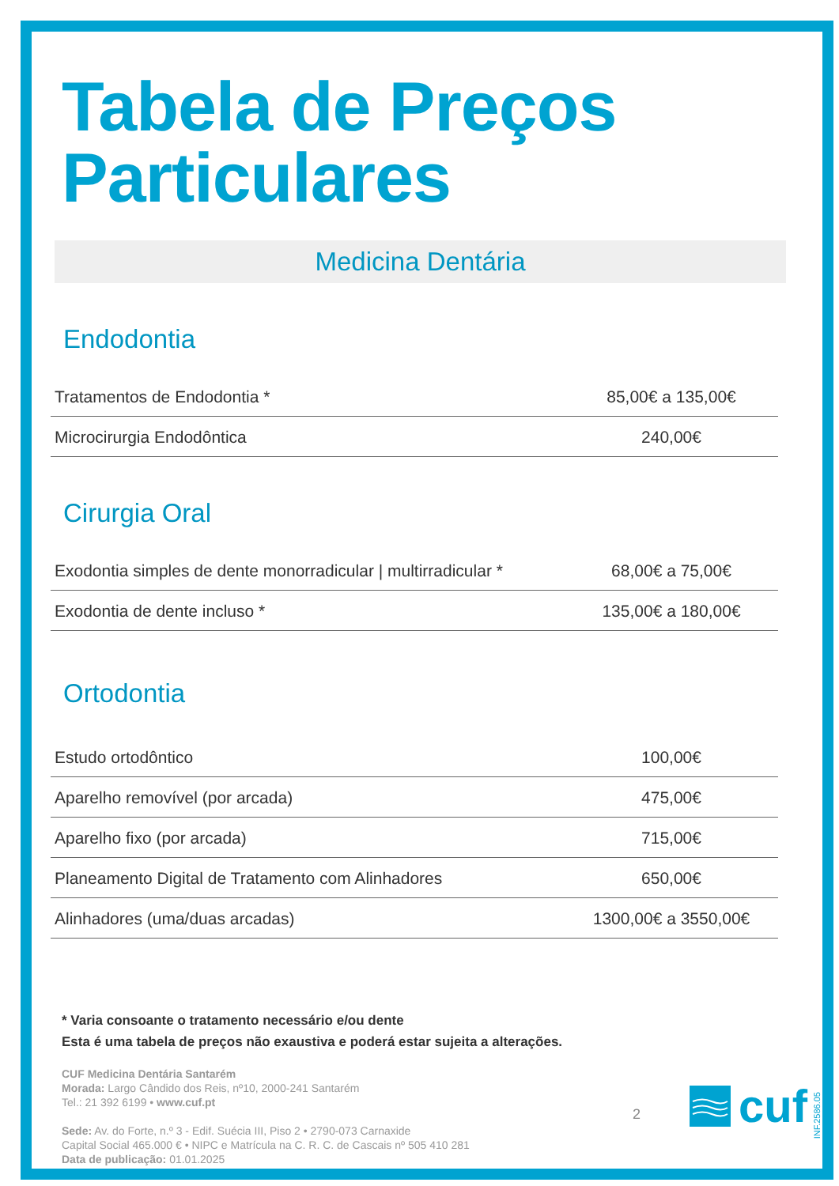Tabela de Preços
Particulares
Medicina Dentária
Endodontia
| Tratamentos de Endodontia * | 85,00€ a 135,00€ |
| Microcirurgia Endodôntica | 240,00€ |
Cirurgia Oral
| Exodontia simples de dente monorradicular / multirradicular * | 68,00€ a 75,00€ |
| Exodontia de dente incluso * | 135,00€ a 180,00€ |
Ortodontia
| Estudo ortodôntico | 100,00€ |
| Aparelho removível (por arcada) | 475,00€ |
| Aparelho fixo (por arcada) | 715,00€ |
| Planeamento Digital de Tratamento com Alinhadores | 650,00€ |
| Alinhadores (uma/duas arcadas) | 1300,00€ a 3550,00€ |
* Varia consoante o tratamento necessário e/ou dente
Esta é uma tabela de preços não exaustiva e poderá estar sujeita a alterações.
CUF Medicina Dentária Santarém
Morada: Largo Cândido dos Reis, nº10, 2000-241 Santarém
Tel.: 21 392 6199 • www.cuf.pt
Sede: Av. do Forte, n.º 3 - Edif. Suécia III, Piso 2 • 2790-073 Carnaxide
Capital Social 465.000 € • NIPC e Matrícula na C. R. C. de Cascais nº 505 410 281
Data de publicação: 01.01.2025
2
cuf
INF.2586.05